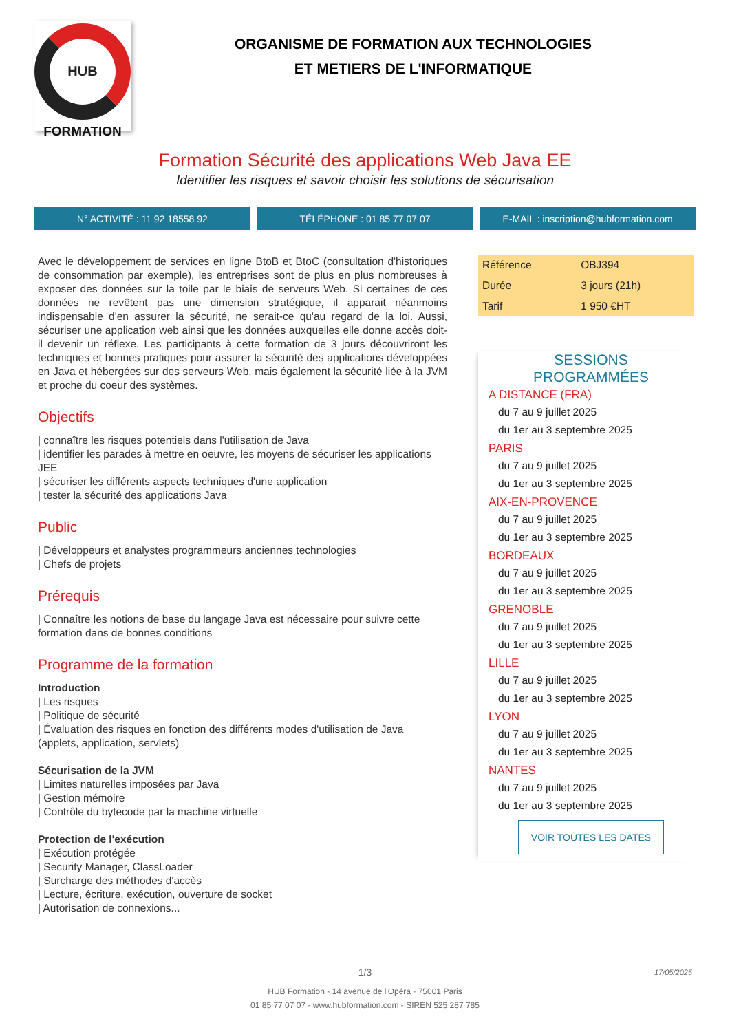HUB
FORMATION
ORGANISME DE FORMATION AUX TECHNOLOGIES
ET METIERS DE L'INFORMATIQUE
Formation Sécurité des applications Web Java EE
Identifier les risques et savoir choisir les solutions de sécurisation
N° ACTIVITÉ : 11 92 18558 92 TÉLÉPHONE : 01 85 77 07 07 E-MAIL : inscription@hubformation.com
Avec le développement de services en ligne BtoB et BtoC (consultation d'historiques de consommation par exemple), les entreprises sont de plus en plus nombreuses à exposer des données sur la toile par le biais de serveurs Web. Si certaines de ces données ne revêtent pas une dimension stratégique, il apparait néanmoins indispensable d'en assurer la sécurité, ne serait-ce qu'au regard de la loi. Aussi, sécuriser une application web ainsi que les données auxquelles elle donne accès doit-il devenir un réflexe. Les participants à cette formation de 3 jours découvriront les techniques et bonnes pratiques pour assurer la sécurité des applications développées en Java et hébergées sur des serveurs Web, mais également la sécurité liée à la JVM et proche du coeur des systèmes.
Objectifs
| connaître les risques potentiels dans l'utilisation de Java
| identifier les parades à mettre en oeuvre, les moyens de sécuriser les applications JEE
| sécuriser les différents aspects techniques d'une application
| tester la sécurité des applications Java
Public
| Développeurs et analystes programmeurs anciennes technologies
| Chefs de projets
Prérequis
| Connaître les notions de base du langage Java est nécessaire pour suivre cette formation dans de bonnes conditions
Programme de la formation
Introduction
| Les risques
| Politique de sécurité
| Évaluation des risques en fonction des différents modes d'utilisation de Java (applets, application, servlets)
Sécurisation de la JVM
| Limites naturelles imposées par Java
| Gestion mémoire
| Contrôle du bytecode par la machine virtuelle
Protection de l'exécution
| Exécution protégée
| Security Manager, ClassLoader
| Surcharge des méthodes d'accès
| Lecture, écriture, exécution, ouverture de socket
| Autorisation de connexions...
| Référence | OBJ394 |
| Durée | 3 jours (21h) |
| Tarif | 1 950 €HT |
SESSIONS
PROGRAMMÉES
A DISTANCE (FRA)
du 7 au 9 juillet 2025
du 1er au 3 septembre 2025
PARIS
du 7 au 9 juillet 2025
du 1er au 3 septembre 2025
AIX-EN-PROVENCE
du 7 au 9 juillet 2025
du 1er au 3 septembre 2025
BORDEAUX
du 7 au 9 juillet 2025
du 1er au 3 septembre 2025
GRENOBLE
du 7 au 9 juillet 2025
du 1er au 3 septembre 2025
LILLE
du 7 au 9 juillet 2025
du 1er au 3 septembre 2025
LYON
du 7 au 9 juillet 2025
du 1er au 3 septembre 2025
NANTES
du 7 au 9 juillet 2025
du 1er au 3 septembre 2025
VOIR TOUTES LES DATES
1/3
17/05/2025
HUB Formation - 14 avenue de l'Opéra - 75001 Paris
01 85 77 07 07 - www.hubformation.com - SIREN 525 287 785